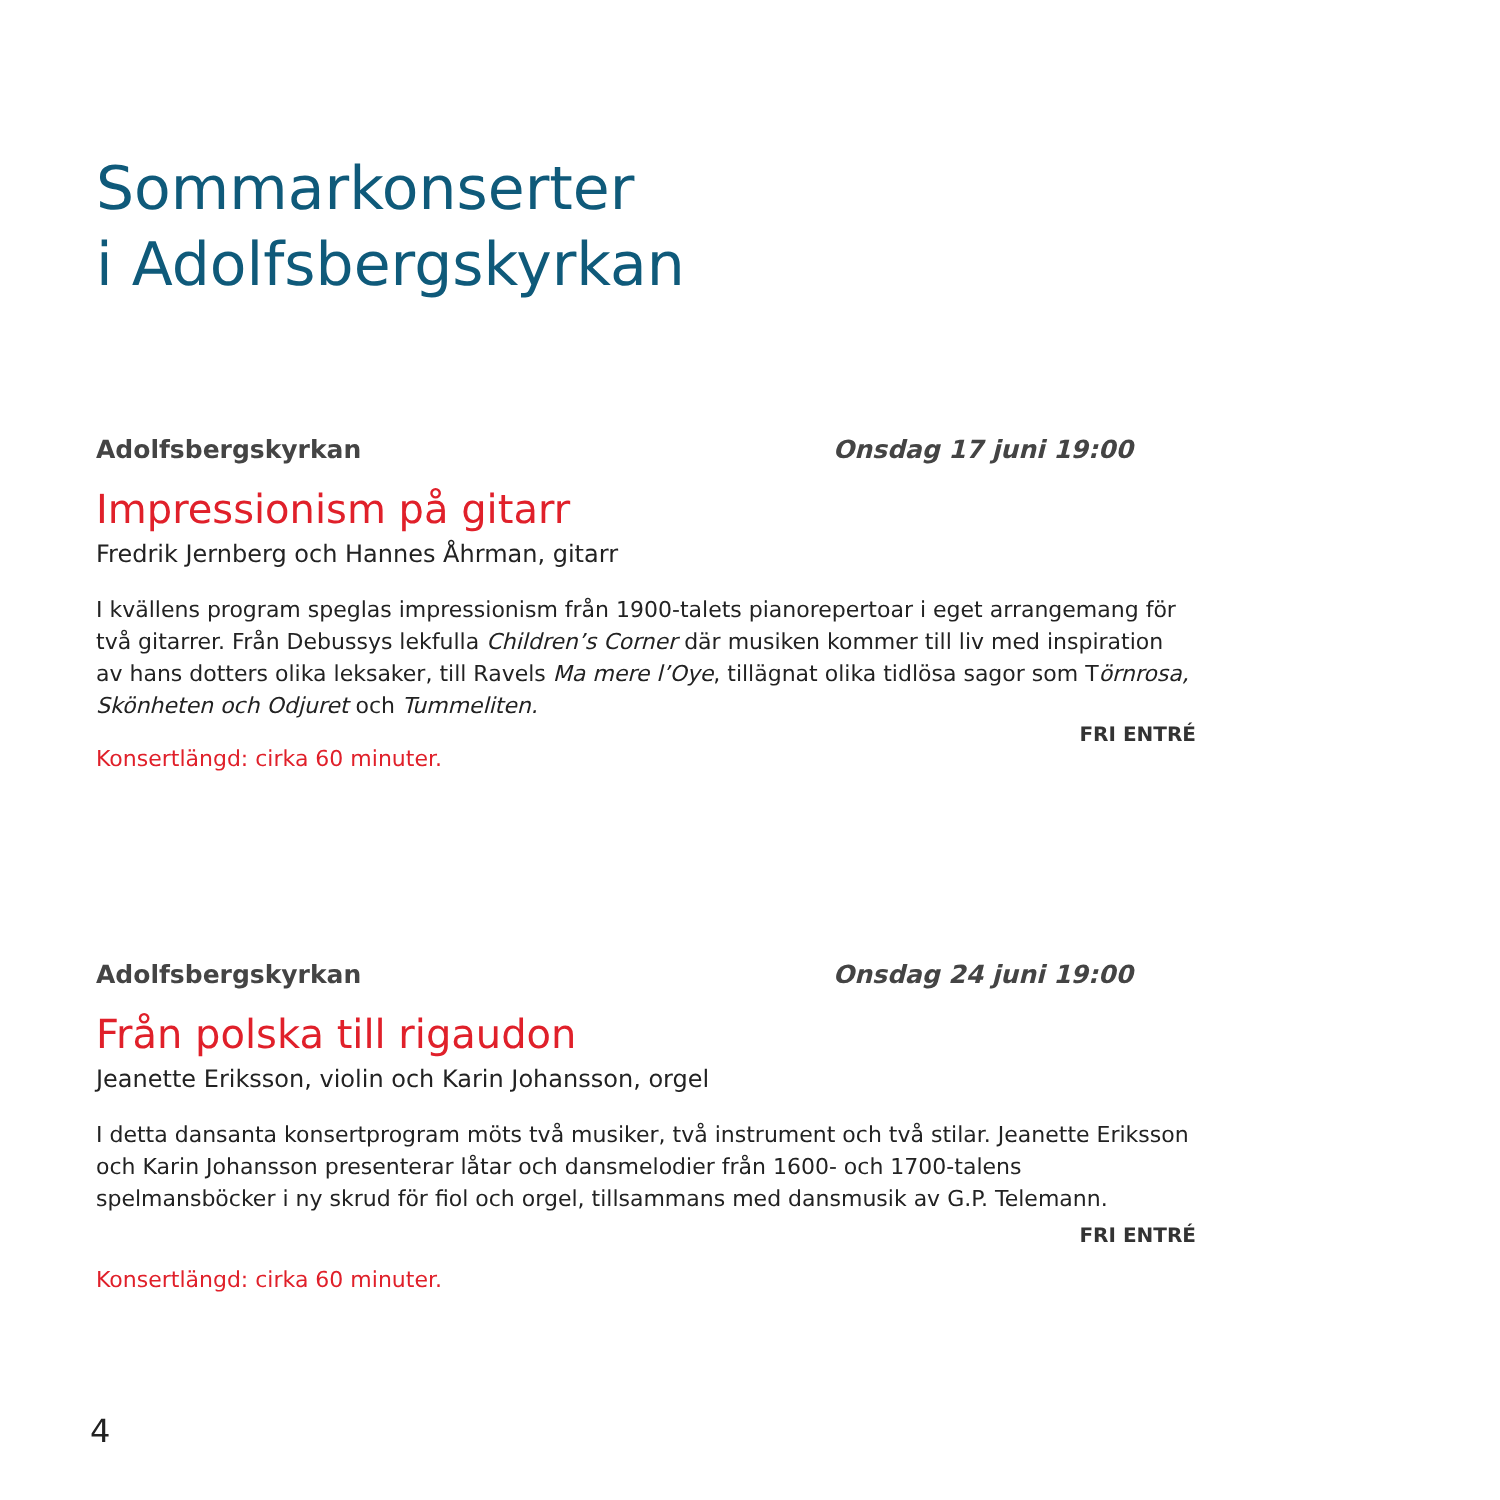Sommarkonserter
i Adolfsbergskyrkan
Adolfsbergskyrkan Onsdag 17 juni 19:00
Impressionism på gitarr
Fredrik Jernberg och Hannes Åhrman, gitarr
I kvällens program speglas impressionism från 1900-talets pianorepertoar i eget arrangemang för två gitarrer. Från Debussys lekfulla Children’s Corner där musiken kommer till liv med inspiration av hans dotters olika leksaker, till Ravels Ma mere l’Oye, tillägnat olika tidlösa sagor som Törnrosa, Skönheten och Odjuret och Tummeliten.
FRI ENTRÉ
Konsertlängd: cirka 60 minuter.
Adolfsbergskyrkan Onsdag 24 juni 19:00
Från polska till rigaudon
Jeanette Eriksson, violin och Karin Johansson, orgel
I detta dansanta konsertprogram möts två musiker, två instrument och två stilar. Jeanette Eriksson och Karin Johansson presenterar låtar och dansmelodier från 1600- och 1700-talens spelmansböcker i ny skrud för fiol och orgel, tillsammans med dansmusik av G.P. Telemann.
FRI ENTRÉ
Konsertlängd: cirka 60 minuter.
4